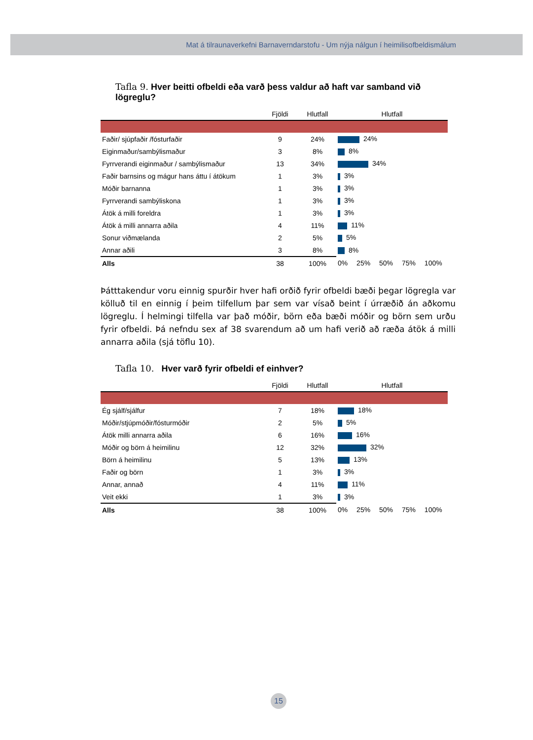Mat á tilraunaverkefni Barnaverndarstofu - Um nýja nálgun í heimilisofbeldismálum
Tafla 9. Hver beitti ofbeldi eða varð þess valdur að haft var samband við lögreglu?
| | Fjöldi | Hlutfall | Hlutfall |
| Faðir/ sjúpfaðir /fósturfaðir | 9 | 24% | 24% |
| Eiginmaður/sambýlismaður | 3 | 8% | 8% |
| Fyrrverandi eiginmaður / sambýlismaður | 13 | 34% | 34% |
| Faðir barnsins og mágur hans áttu í átökum | 1 | 3% | 3% |
| Móðir barnanna | 1 | 3% | 3% |
| Fyrrverandi sambýliskona | 1 | 3% | 3% |
| Átök á milli foreldra | 1 | 3% | 3% |
| Átök á milli annarra aðila | 4 | 11% | 11% |
| Sonur viðmælanda | 2 | 5% | 5% |
| Annar aðili | 3 | 8% | 8% |
| Alls | 38 | 100% | 0% 25% 50% 75% 100% |
Þátttakendur voru einnig spurðir hver hafi orðið fyrir ofbeldi bæði þegar lögregla var kölluð til en einnig í þeim tilfellum þar sem var vísað beint í úrræðið án aðkomu lögreglu. Í helmingi tilfella var það móðir, börn eða bæði móðir og börn sem urðu fyrir ofbeldi. Þá nefndu sex af 38 svarendum að um hafi verið að ræða átök á milli annarra aðila (sjá töflu 10).
Tafla 10. Hver varð fyrir ofbeldi ef einhver?
| | Fjöldi | Hlutfall | Hlutfall |
| Ég sjálf/sjálfur | 7 | 18% | 18% |
| Móðir/stjúpmóðir/fósturmóðir | 2 | 5% | 5% |
| Átök milli annarra aðila | 6 | 16% | 16% |
| Móðir og börn á heimilinu | 12 | 32% | 32% |
| Börn á heimilinu | 5 | 13% | 13% |
| Faðir og börn | 1 | 3% | 3% |
| Annar, annað | 4 | 11% | 11% |
| Veit ekki | 1 | 3% | 3% |
| Alls | 38 | 100% | 0% 25% 50% 75% 100% |
15